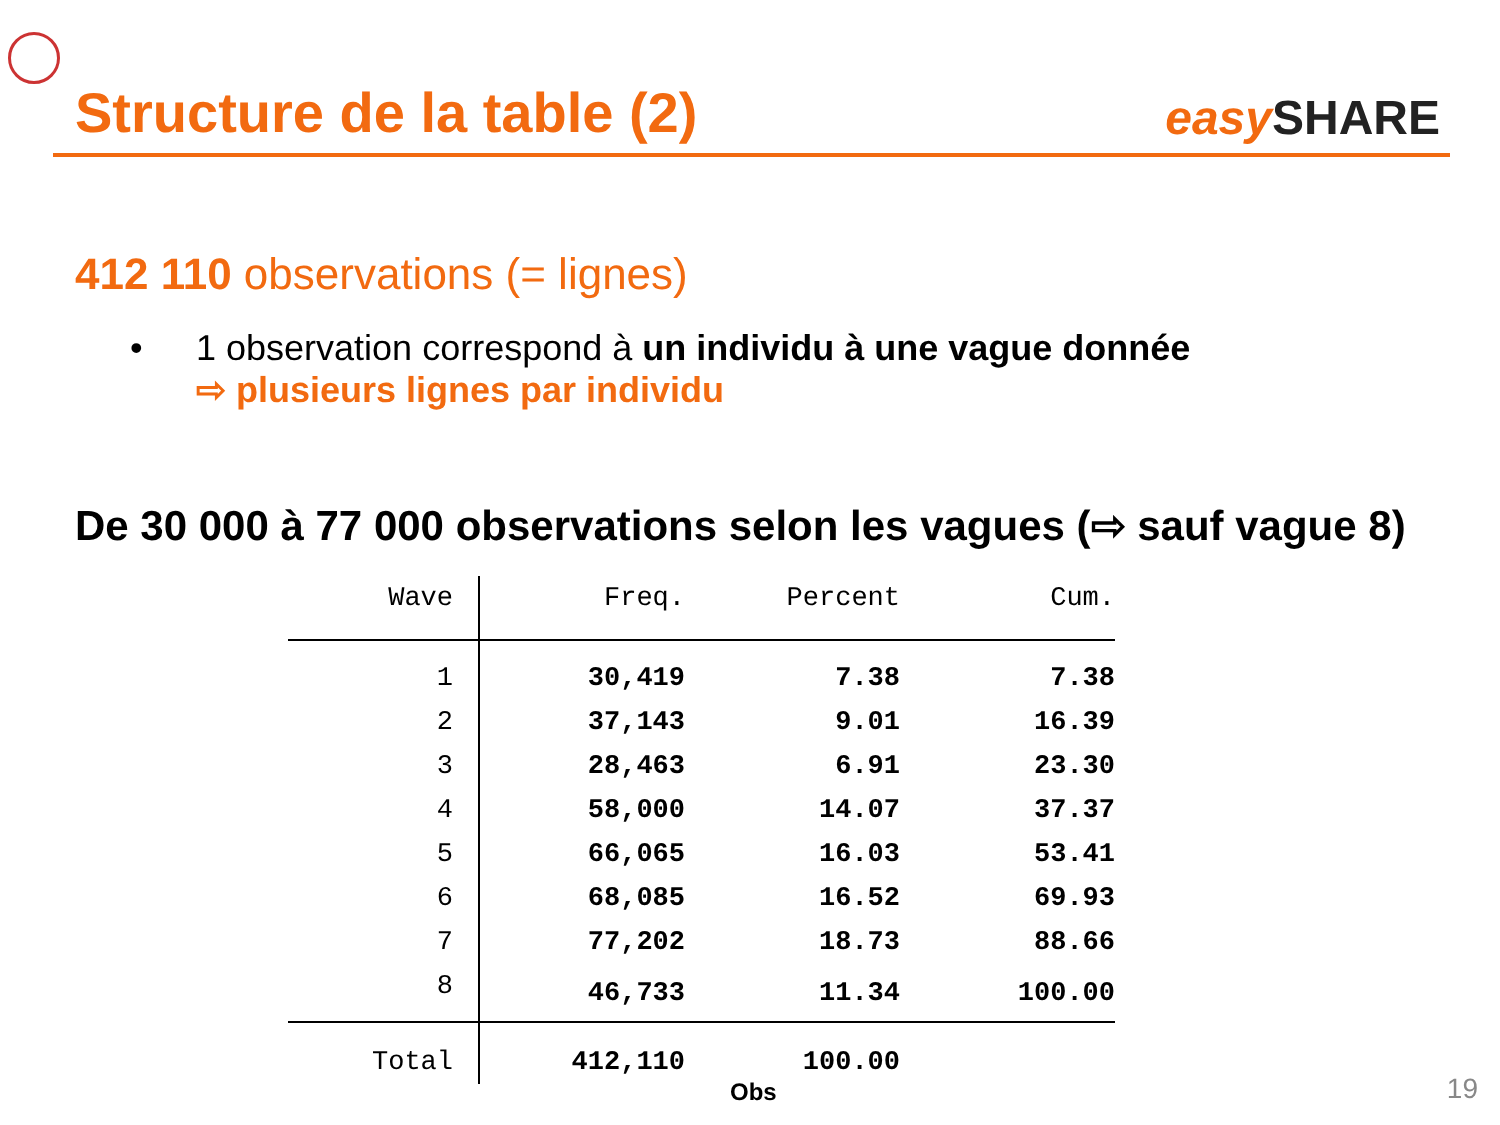Structure de la table (2)
easy SHARE
412 110 observations (= lignes)
• 1 observation correspond à un individu à une vague donnée
⇨ plusieurs lignes par individu
De 30 000 à 77 000 observations selon les vagues (⇨ sauf vague 8)
| Wave | Freq. | Percent | Cum. |
| --- | --- | --- | --- |
| 1 | 30,419 | 7.38 | 7.38 |
| 2 | 37,143 | 9.01 | 16.39 |
| 3 | 28,463 | 6.91 | 23.30 |
| 4 | 58,000 | 14.07 | 37.37 |
| 5 | 66,065 | 16.03 | 53.41 |
| 6 | 68,085 | 16.52 | 69.93 |
| 7 | 77,202 | 18.73 | 88.66 |
| 8 | 46,733 | 11.34 | 100.00 |
| Total | 412,110 | 100.00 | |
Obs 19